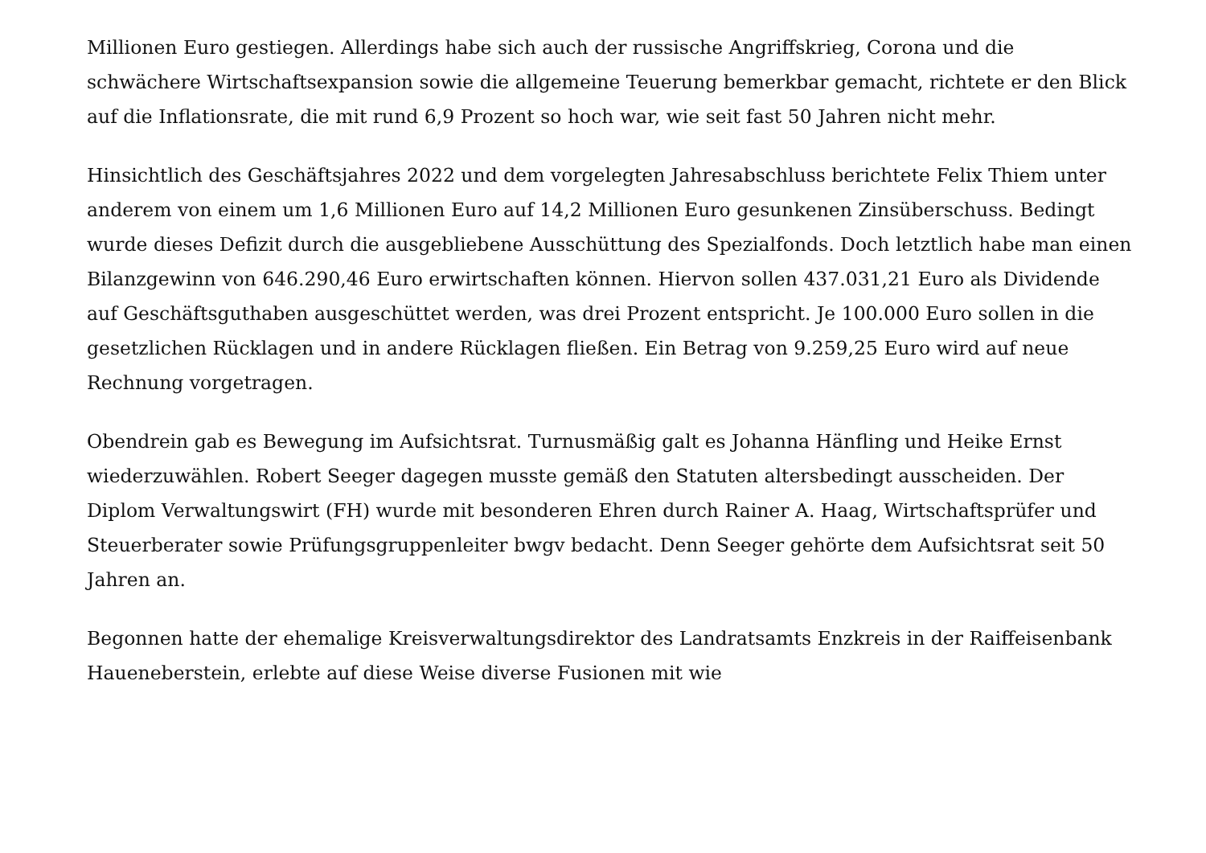Millionen Euro gestiegen. Allerdings habe sich auch der russische Angriffskrieg, Corona und die schwächere Wirtschaftsexpansion sowie die allgemeine Teuerung bemerkbar gemacht, richtete er den Blick auf die Inflationsrate, die mit rund 6,9 Prozent so hoch war, wie seit fast 50 Jahren nicht mehr.
Hinsichtlich des Geschäftsjahres 2022 und dem vorgelegten Jahresabschluss berichtete Felix Thiem unter anderem von einem um 1,6 Millionen Euro auf 14,2 Millionen Euro gesunkenen Zinsüberschuss. Bedingt wurde dieses Defizit durch die ausgebliebene Ausschüttung des Spezialfonds. Doch letztlich habe man einen Bilanzgewinn von 646.290,46 Euro erwirtschaften können. Hiervon sollen 437.031,21 Euro als Dividende auf Geschäftsguthaben ausgeschüttet werden, was drei Prozent entspricht. Je 100.000 Euro sollen in die gesetzlichen Rücklagen und in andere Rücklagen fließen. Ein Betrag von 9.259,25 Euro wird auf neue Rechnung vorgetragen.
Obendrein gab es Bewegung im Aufsichtsrat. Turnusmäßig galt es Johanna Hänfling und Heike Ernst wiederzuwählen. Robert Seeger dagegen musste gemäß den Statuten altersbedingt ausscheiden. Der Diplom Verwaltungswirt (FH) wurde mit besonderen Ehren durch Rainer A. Haag, Wirtschaftsprüfer und Steuerberater sowie Prüfungsgruppenleiter bwgv bedacht. Denn Seeger gehörte dem Aufsichtsrat seit 50 Jahren an.
Begonnen hatte der ehemalige Kreisverwaltungsdirektor des Landratsamts Enzkreis in der Raiffeisenbank Haueneberstein, erlebte auf diese Weise diverse Fusionen mit wie